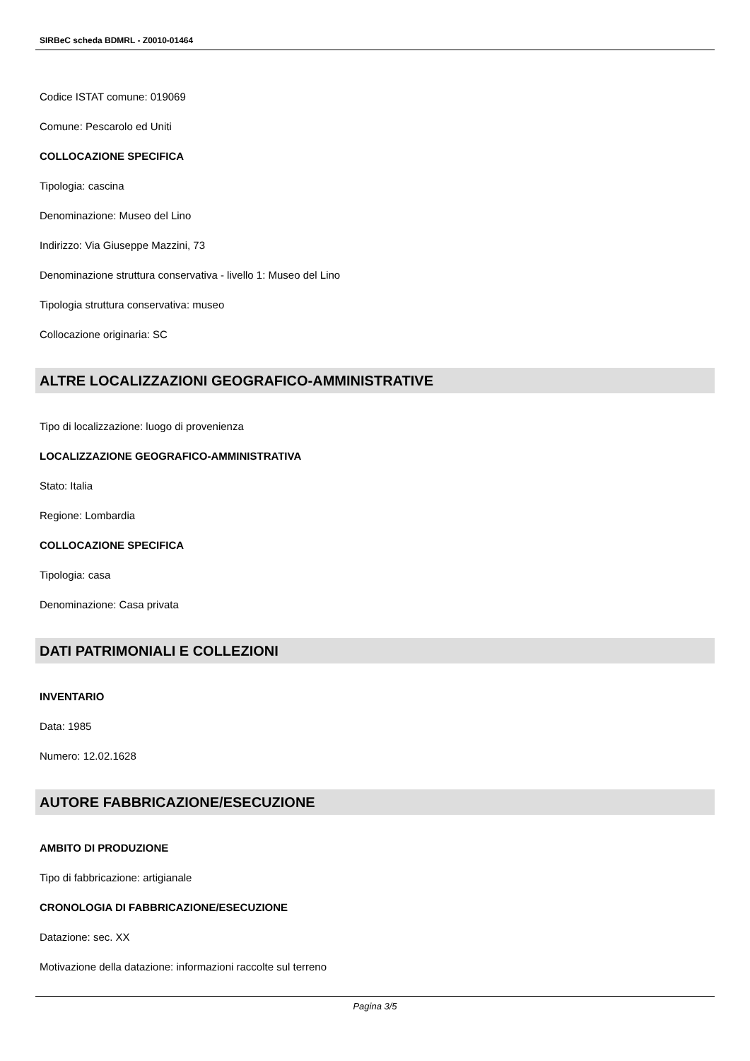SIRBeC scheda BDMRL - Z0010-01464
Codice ISTAT comune: 019069
Comune: Pescarolo ed Uniti
COLLOCAZIONE SPECIFICA
Tipologia: cascina
Denominazione: Museo del Lino
Indirizzo: Via Giuseppe Mazzini, 73
Denominazione struttura conservativa - livello 1: Museo del Lino
Tipologia struttura conservativa: museo
Collocazione originaria: SC
ALTRE LOCALIZZAZIONI GEOGRAFICO-AMMINISTRATIVE
Tipo di localizzazione: luogo di provenienza
LOCALIZZAZIONE GEOGRAFICO-AMMINISTRATIVA
Stato: Italia
Regione: Lombardia
COLLOCAZIONE SPECIFICA
Tipologia: casa
Denominazione: Casa privata
DATI PATRIMONIALI E COLLEZIONI
INVENTARIO
Data: 1985
Numero: 12.02.1628
AUTORE FABBRICAZIONE/ESECUZIONE
AMBITO DI PRODUZIONE
Tipo di fabbricazione: artigianale
CRONOLOGIA DI FABBRICAZIONE/ESECUZIONE
Datazione: sec. XX
Motivazione della datazione: informazioni raccolte sul terreno
Pagina 3/5